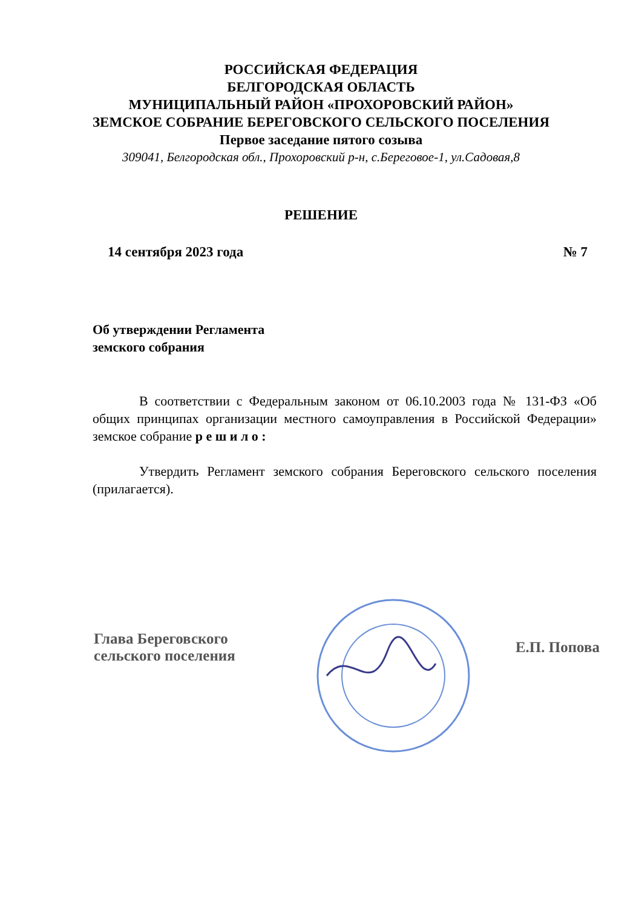РОССИЙСКАЯ ФЕДЕРАЦИЯ
БЕЛГОРОДСКАЯ ОБЛАСТЬ
МУНИЦИПАЛЬНЫЙ РАЙОН «ПРОХОРОВСКИЙ РАЙОН»
ЗЕМСКОЕ СОБРАНИЕ БЕРЕГОВСКОГО СЕЛЬСКОГО ПОСЕЛЕНИЯ
Первое заседание пятого созыва
309041, Белгородская обл., Прохоровский р-н, с.Береговое-1, ул.Садовая,8
РЕШЕНИЕ
14 сентября 2023 года № 7
Об утверждении Регламента
земского собрания
В соответствии с Федеральным законом от 06.10.2003 года № 131-ФЗ «Об общих принципах организации местного самоуправления в Российской Федерации» земское собрание р е ш и л о :
Утвердить Регламент земского собрания Береговского сельского поселения (прилагается).
Глава Береговского
сельского поселения
Е.П. Попова